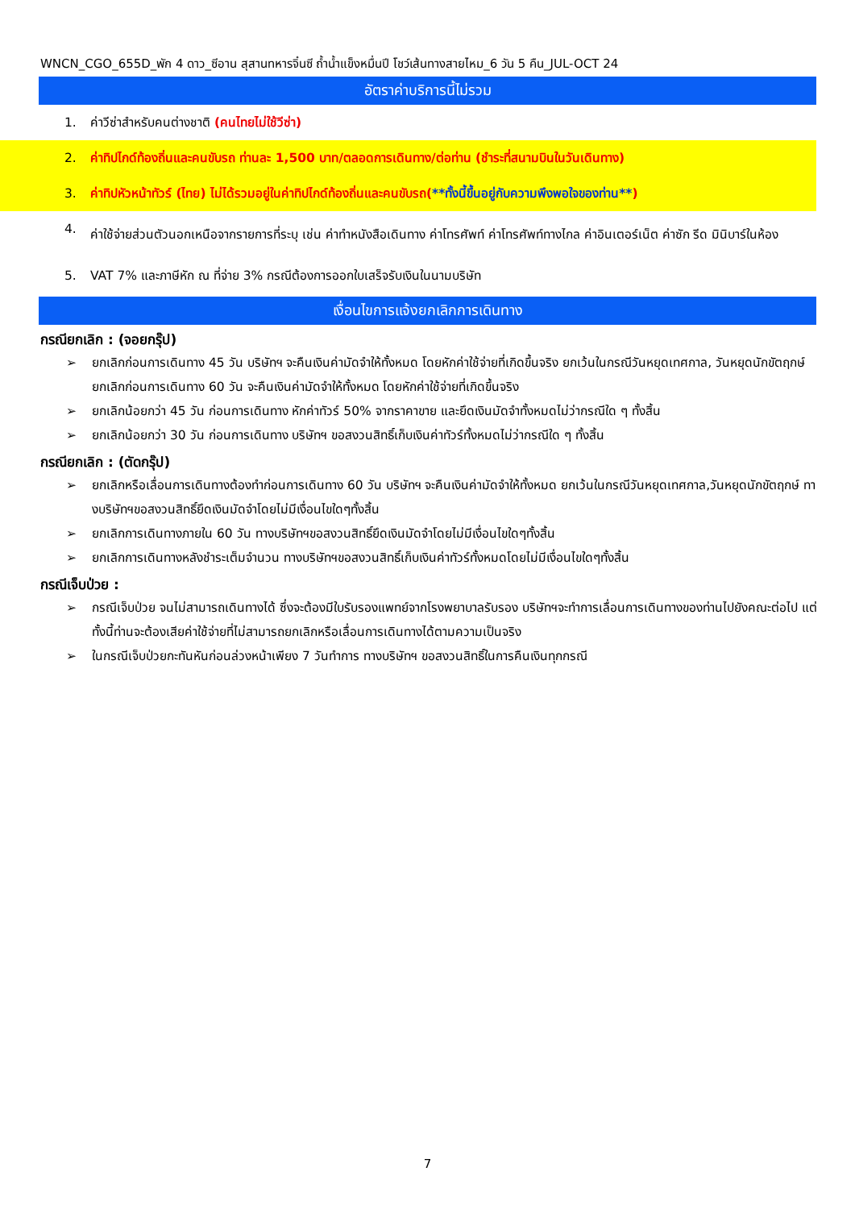WNCN_CGO_655D_พัก 4 ดาว_ซีอาน สุสานทหารจิ๋นซี ถ้ำน้ำแข็งหมื่นปี โชว์เส้นทางสายไหม_6 วัน 5 คืน_JUL-OCT 24
อัตราค่าบริการนี้ไม่รวม
1. ค่าวีซ่าสำหรับคนต่างชาติ (คนไทยไม่ใช้วีซ่า)
2. ค่าทิปไกด์ท้องถิ่นและคนขับรถ ท่านละ 1,500 บาท/ตลอดการเดินทาง/ต่อท่าน (ชำระที่สนามบินในวันเดินทาง)
3. ค่าทิปหัวหน้าทัวร์ (ไทย) ไม่ได้รวมอยู่ในค่าทิปไกด์ท้องถิ่นและคนขับรถ(**ทั้งนี้ขึ้นอยู่กับความพึงพอใจของท่าน**)
4. ค่าใช้จ่ายส่วนตัวนอกเหนือจากรายการที่ระบุ เช่น ค่าทำหนังสือเดินทาง ค่าโทรศัพท์ ค่าโทรศัพท์ทางไกล ค่าอินเตอร์เน็ต ค่าซัก รีด มินิบาร์ในห้อง
5. VAT 7% และภาษีหัก ณ ที่จ่าย 3% กรณีต้องการออกใบเสร็จรับเงินในนามบริษัท
เงื่อนไขการแจ้งยกเลิกการเดินทาง
กรณียกเลิก : (จอยกรุ๊ป)
➢ ยกเลิกก่อนการเดินทาง 45 วัน บริษัทฯ จะคืนเงินค่ามัดจำให้ทั้งหมด โดยหักค่าใช้จ่ายที่เกิดขึ้นจริง ยกเว้นในกรณีวันหยุดเทศกาล, วันหยุดนักขัตฤกษ์ ยกเลิกก่อนการเดินทาง 60 วัน จะคืนเงินค่ามัดจำให้ทั้งหมด โดยหักค่าใช้จ่ายที่เกิดขึ้นจริง
➢ ยกเลิกน้อยกว่า 45 วัน ก่อนการเดินทาง หักค่าทัวร์ 50% จากราคาขาย และยึดเงินมัดจำทั้งหมดไม่ว่ากรณีใด ๆ ทั้งสิ้น
➢ ยกเลิกน้อยกว่า 30 วัน ก่อนการเดินทาง บริษัทฯ ขอสงวนสิทธิ์เก็บเงินค่าทัวร์ทั้งหมดไม่ว่ากรณีใด ๆ ทั้งสิ้น
กรณียกเลิก : (ตัดกรุ๊ป)
➢ ยกเลิกหรือเลื่อนการเดินทางต้องทำก่อนการเดินทาง 60 วัน บริษัทฯ จะคืนเงินค่ามัดจำให้ทั้งหมด ยกเว้นในกรณีวันหยุดเทศกาล,วันหยุดนักขัตฤกษ์ ทางบริษัทฯขอสงวนสิทธิ์ยึดเงินมัดจำโดยไม่มีเงื่อนไขใดๆทั้งสิ้น
➢ ยกเลิกการเดินทางภายใน 60 วัน ทางบริษัทฯขอสงวนสิทธิ์ยึดเงินมัดจำโดยไม่มีเงื่อนไขใดๆทั้งสิ้น
➢ ยกเลิกการเดินทางหลังชำระเต็มจำนวน ทางบริษัทฯขอสงวนสิทธิ์เก็บเงินค่าทัวร์ทั้งหมดโดยไม่มีเงื่อนไขใดๆทั้งสิ้น
กรณีเจ็บป่วย :
➢ กรณีเจ็บป่วย จนไม่สามารถเดินทางได้ ซึ่งจะต้องมีใบรับรองแพทย์จากโรงพยาบาลรับรอง บริษัทฯจะทำการเลื่อนการเดินทางของท่านไปยังคณะต่อไป แต่ทั้งนี้ท่านจะต้องเสียค่าใช้จ่ายที่ไม่สามารถยกเลิกหรือเลื่อนการเดินทางได้ตามความเป็นจริง
➢ ในกรณีเจ็บป่วยกะทันหันก่อนล่วงหน้าเพียง 7 วันทำการ ทางบริษัทฯ ขอสงวนสิทธิ์ในการคืนเงินทุกกรณี
7